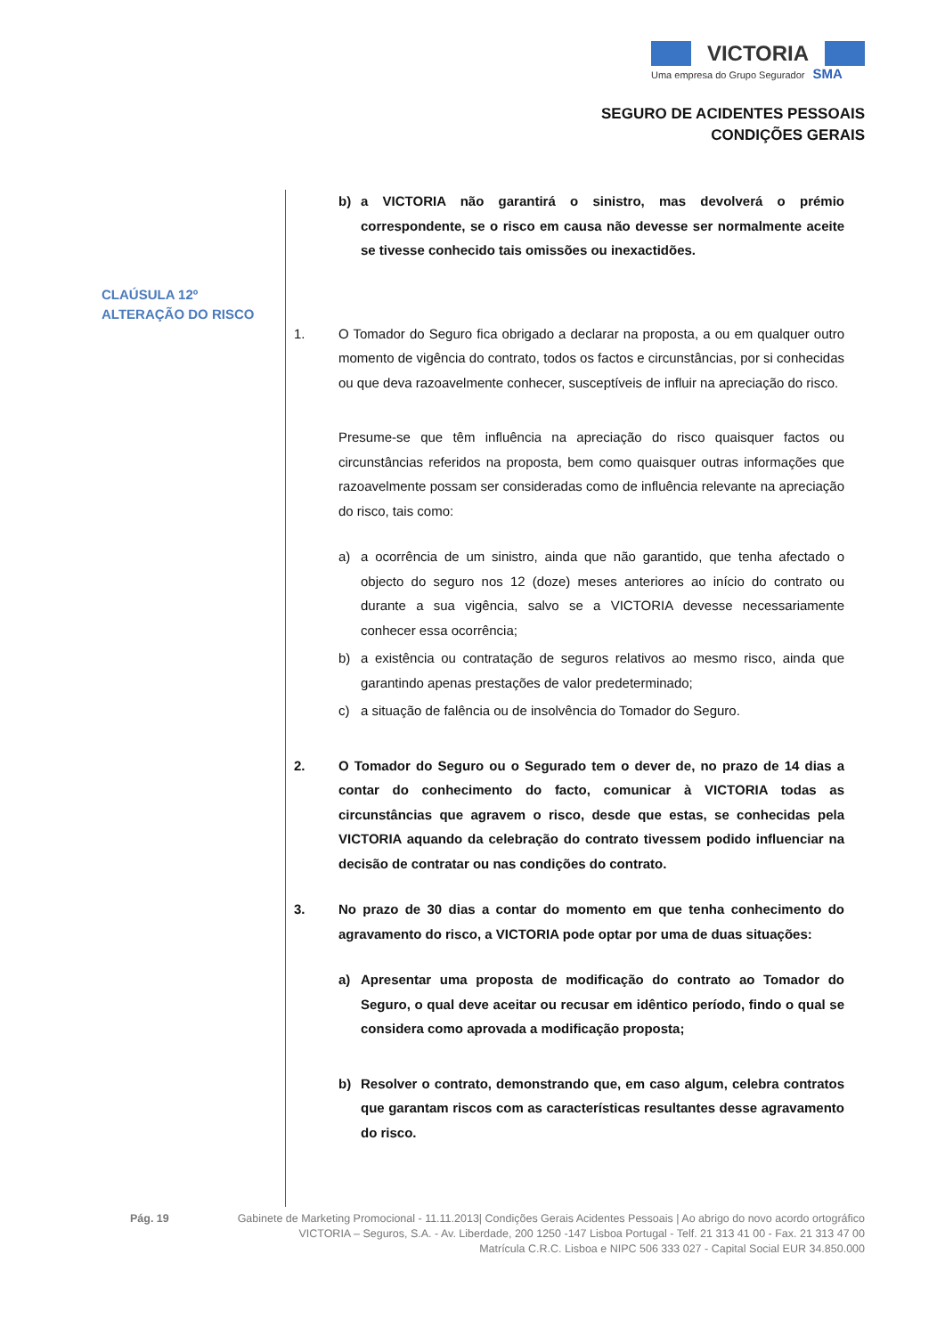VICTORIA
Uma empresa do Grupo Segurador SMA
SEGURO DE ACIDENTES PESSOAIS
CONDIÇÕES GERAIS
CLAÚSULA 12º
ALTERAÇÃO DO RISCO
b) a VICTORIA não garantirá o sinistro, mas devolverá o prémio correspondente, se o risco em causa não devesse ser normalmente aceite se tivesse conhecido tais omissões ou inexactidões.
1. O Tomador do Seguro fica obrigado a declarar na proposta, a ou em qualquer outro momento de vigência do contrato, todos os factos e circunstâncias, por si conhecidas ou que deva razoavelmente conhecer, susceptíveis de influir na apreciação do risco.
Presume-se que têm influência na apreciação do risco quaisquer factos ou circunstâncias referidos na proposta, bem como quaisquer outras informações que razoavelmente possam ser consideradas como de influência relevante na apreciação do risco, tais como:
a) a ocorrência de um sinistro, ainda que não garantido, que tenha afectado o objecto do seguro nos 12 (doze) meses anteriores ao início do contrato ou durante a sua vigência, salvo se a VICTORIA devesse necessariamente conhecer essa ocorrência;
b) a existência ou contratação de seguros relativos ao mesmo risco, ainda que garantindo apenas prestações de valor predeterminado;
c) a situação de falência ou de insolvência do Tomador do Seguro.
2. O Tomador do Seguro ou o Segurado tem o dever de, no prazo de 14 dias a contar do conhecimento do facto, comunicar à VICTORIA todas as circunstâncias que agravem o risco, desde que estas, se conhecidas pela VICTORIA aquando da celebração do contrato tivessem podido influenciar na decisão de contratar ou nas condições do contrato.
3. No prazo de 30 dias a contar do momento em que tenha conhecimento do agravamento do risco, a VICTORIA pode optar por uma de duas situações:
a) Apresentar uma proposta de modificação do contrato ao Tomador do Seguro, o qual deve aceitar ou recusar em idêntico período, findo o qual se considera como aprovada a modificação proposta;
b) Resolver o contrato, demonstrando que, em caso algum, celebra contratos que garantam riscos com as características resultantes desse agravamento do risco.
Pág. 19 Gabinete de Marketing Promocional - 11.11.2013| Condições Gerais Acidentes Pessoais | Ao abrigo do novo acordo ortográfico
VICTORIA – Seguros, S.A. - Av. Liberdade, 200 1250 -147 Lisboa Portugal - Telf. 21 313 41 00 - Fax. 21 313 47 00
Matrícula C.R.C. Lisboa e NIPC 506 333 027 - Capital Social EUR 34.850.000